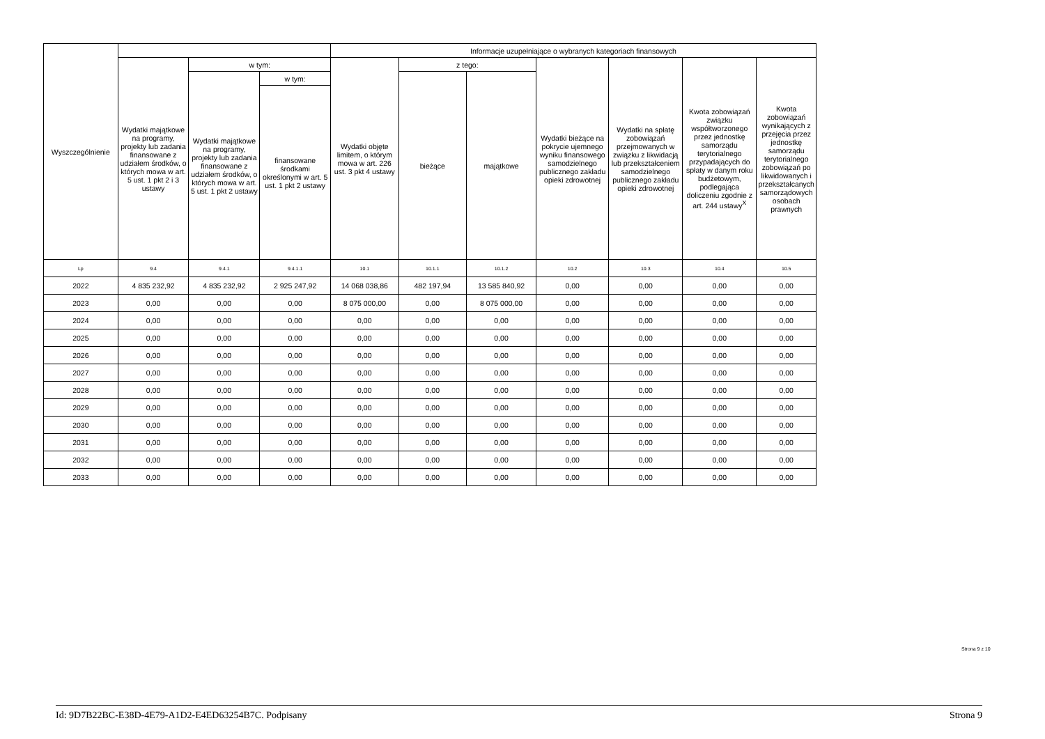| Wyszczególnienie | | | | Informacje uzupełniające o wybranych kategoriach finansowych | | | | | | |
| --- | --- | --- | --- | --- | --- | --- | --- | --- | --- | --- |
| | Wydatki majątkowe na programy, projekty lub zadania finansowane z udziałem środków, o których mowa w art. 5 ust. 1 pkt 2 i 3 ustawy | w tym: | | Wydatki objęte limitem, o którym mowa w art. 226 ust. 3 pkt 4 ustawy | z tego: | | Wydatki bieżące na pokrycie ujemnego wyniku finansowego samodzielnego publicznego zakładu opieki zdrowotnej | Wydatki na spłatę zobowiązań przejmowanych w związku z likwidacją lub przekształceniem samodzielnego publicznego zakładu opieki zdrowotnej | Kwota zobowiązań związku współtworzonego przez jednostkę samorządu terytorialnego przypadających do spłaty w danym roku budżetowym, podlegająca doliczeniu zgodnie z art. 244 ustawy<sup>X</sup> | Kwota zobowiązań wynikających z przejęcia przez jednostkę samorządu terytorialnego zobowiązań po likwidowanych i przekształcanych samorządowych osobach prawnych |
| | | Wydatki majątkowe na programy, projekty lub zadania finansowane z udziałem środków, o których mowa w art. 5 ust. 1 pkt 2 ustawy | w tym: | | bieżące | majątkowe | | | | |
| | | | finansowane środkami określonymi w art. 5 ust. 1 pkt 2 ustawy | | | | | | | |
| Lp | 9.4 | 9.4.1 | 9.4.1.1 | 10.1 | 10.1.1 | 10.1.2 | 10.2 | 10.3 | 10.4 | 10.5 |
| 2022 | 4 835 232,92 | 4 835 232,92 | 2 925 247,92 | 14 068 038,86 | 482 197,94 | 13 585 840,92 | 0,00 | 0,00 | 0,00 | 0,00 |
| 2023 | 0,00 | 0,00 | 0,00 | 8 075 000,00 | 0,00 | 8 075 000,00 | 0,00 | 0,00 | 0,00 | 0,00 |
| 2024 | 0,00 | 0,00 | 0,00 | 0,00 | 0,00 | 0,00 | 0,00 | 0,00 | 0,00 | 0,00 |
| 2025 | 0,00 | 0,00 | 0,00 | 0,00 | 0,00 | 0,00 | 0,00 | 0,00 | 0,00 | 0,00 |
| 2026 | 0,00 | 0,00 | 0,00 | 0,00 | 0,00 | 0,00 | 0,00 | 0,00 | 0,00 | 0,00 |
| 2027 | 0,00 | 0,00 | 0,00 | 0,00 | 0,00 | 0,00 | 0,00 | 0,00 | 0,00 | 0,00 |
| 2028 | 0,00 | 0,00 | 0,00 | 0,00 | 0,00 | 0,00 | 0,00 | 0,00 | 0,00 | 0,00 |
| 2029 | 0,00 | 0,00 | 0,00 | 0,00 | 0,00 | 0,00 | 0,00 | 0,00 | 0,00 | 0,00 |
| 2030 | 0,00 | 0,00 | 0,00 | 0,00 | 0,00 | 0,00 | 0,00 | 0,00 | 0,00 | 0,00 |
| 2031 | 0,00 | 0,00 | 0,00 | 0,00 | 0,00 | 0,00 | 0,00 | 0,00 | 0,00 | 0,00 |
| 2032 | 0,00 | 0,00 | 0,00 | 0,00 | 0,00 | 0,00 | 0,00 | 0,00 | 0,00 | 0,00 |
| 2033 | 0,00 | 0,00 | 0,00 | 0,00 | 0,00 | 0,00 | 0,00 | 0,00 | 0,00 | 0,00 |
Strona 9 z 10
Id: 9D7B22BC-E38D-4E79-A1D2-E4ED63254B7C. Podpisany Strona 9